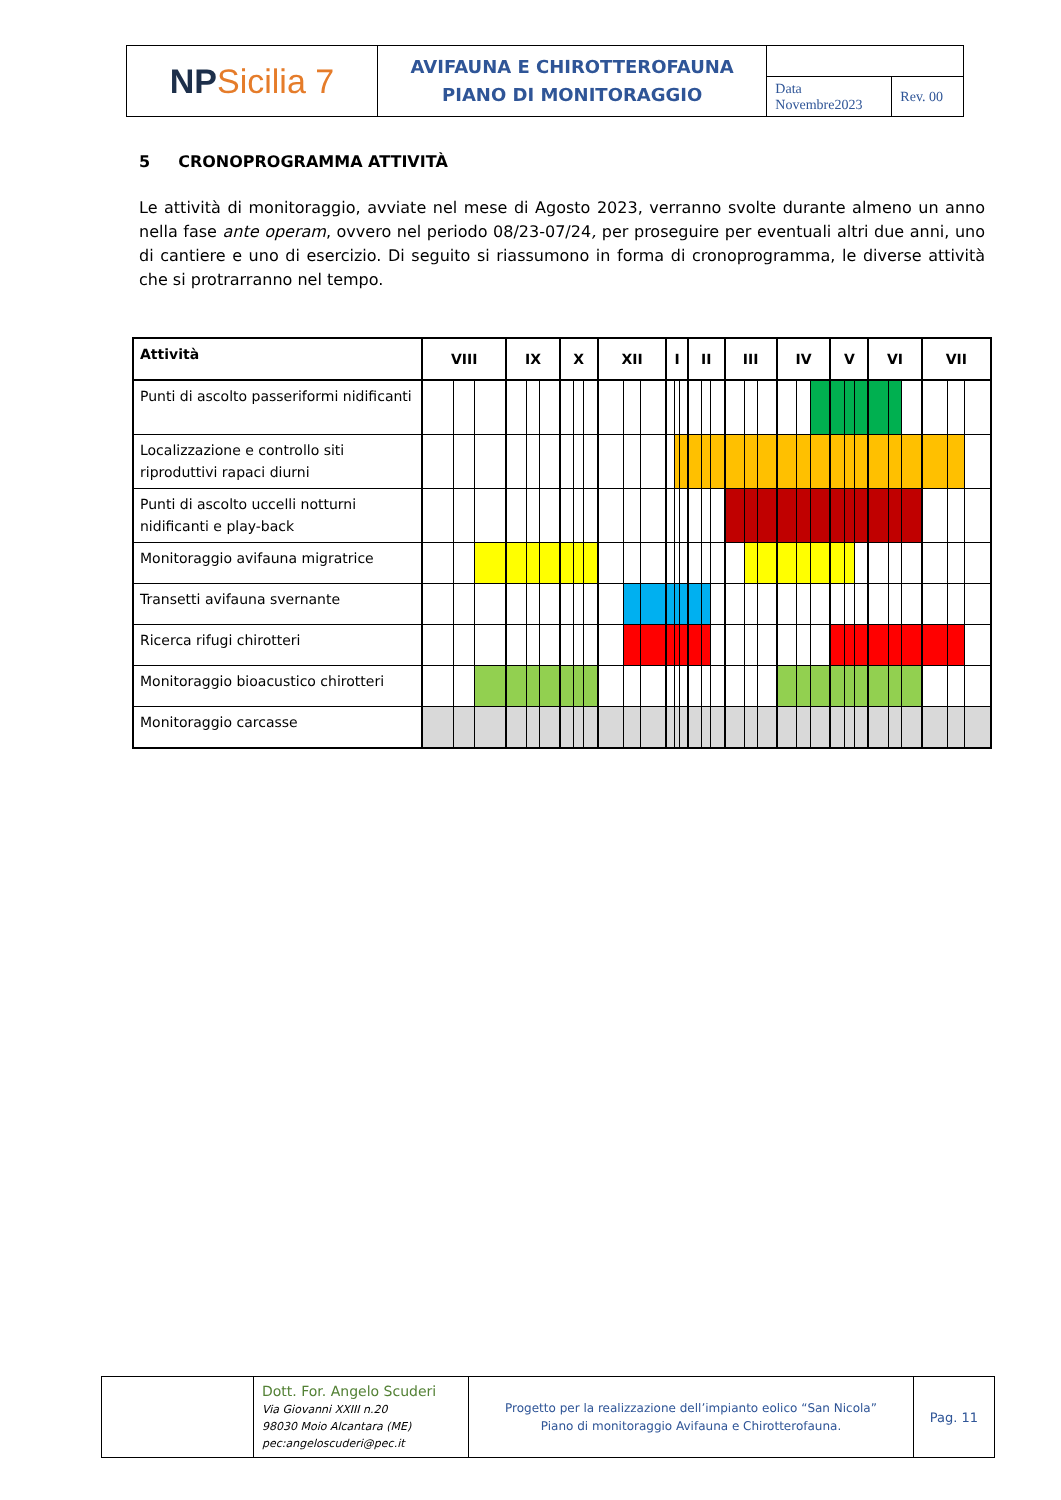| NP Sicilia 7 | AVIFAUNA E CHIROTTEROFAUNA PIANO DI MONITORAGGIO | | |
| | | Data Novembre2023 | Rev. 00 |
5 CRONOPROGRAMMA ATTIVITÀ
Le attività di monitoraggio, avviate nel mese di Agosto 2023, verranno svolte durante almeno un anno nella fase ante operam, ovvero nel periodo 08/23-07/24, per proseguire per eventuali altri due anni, uno di cantiere e uno di esercizio. Di seguito si riassumono in forma di cronoprogramma, le diverse attività che si protrarranno nel tempo.
| Attività | VIII | | | IX | | | X | | | XII | | | I | | | II | | | III | | | IV | | | V | | | VI | | | VII | | |
| --- | --- | --- | --- | --- | --- | --- | --- | --- | --- | --- | --- | --- | --- | --- | --- | --- | --- | --- | --- | --- | --- | --- | --- | --- | --- | --- | --- | --- | --- | --- | --- | --- | --- |
| Punti di ascolto passeriformi nidificanti | | | | | | | | | | | | | | | | | | | | | | | | | | | | | | | | | |
| Localizzazione e controllo siti riproduttivi rapaci diurni | | | | | | | | | | | | | | | | | | | | | | | | | | | | | | | | | |
| Punti di ascolto uccelli notturni nidificanti e play-back | | | | | | | | | | | | | | | | | | | | | | | | | | | | | | | | | |
| Monitoraggio avifauna migratrice | | | | | | | | | | | | | | | | | | | | | | | | | | | | | | | | | |
| Transetti avifauna svernante | | | | | | | | | | | | | | | | | | | | | | | | | | | | | | | | | |
| Ricerca rifugi chirotteri | | | | | | | | | | | | | | | | | | | | | | | | | | | | | | | | | |
| Monitoraggio bioacustico chirotteri | | | | | | | | | | | | | | | | | | | | | | | | | | | | | | | | | |
| Monitoraggio carcasse | | | | | | | | | | | | | | | | | | | | | | | | | | | | | | | | | |
| | Dott. For. Angelo Scuderi Via Giovanni XXIII n.20 98030 Moio Alcantara (ME) pec:angeloscuderi@pec.it | Progetto per la realizzazione dell’impianto eolico “San Nicola” Piano di monitoraggio Avifauna e Chirotterofauna. | Pag. 11 |